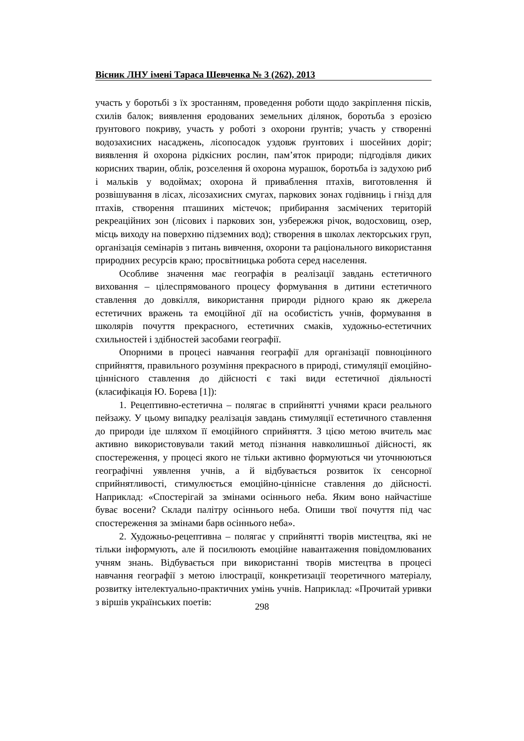Вісник ЛНУ імені Тараса Шевченка № 3 (262), 2013
участь у боротьбі з їх зростанням, проведення роботи щодо закріплення пісків, схилів балок; виявлення еродованих земельних ділянок, боротьба з ерозією ґрунтового покриву, участь у роботі з охорони ґрунтів; участь у створенні водозахисних насаджень, лісопосадок уздовж ґрунтових і шосейних доріг; виявлення й охорона рідкісних рослин, пам’яток природи; підгодівля диких корисних тварин, облік, розселення й охорона мурашок, боротьба із задухою риб і мальків у водоймах; охорона й приваблення птахів, виготовлення й розвішування в лісах, лісозахисних смугах, паркових зонах годівниць і гнізд для птахів, створення пташиних містечок; прибирання засмічених територій рекреаційних зон (лісових і паркових зон, узбережжя річок, водосховищ, озер, місць виходу на поверхню підземних вод); створення в школах лекторських груп, організація семінарів з питань вивчення, охорони та раціонального використання природних ресурсів краю; просвітницька робота серед населення.
Особливе значення має географія в реалізації завдань естетичного виховання – цілеспрямованого процесу формування в дитини естетичного ставлення до довкілля, використання природи рідного краю як джерела естетичних вражень та емоційної дії на особистість учнів, формування в школярів почуття прекрасного, естетичних смаків, художньо-естетичних схильностей і здібностей засобами географії.
Опорними в процесі навчання географії для організації повноцінного сприйняття, правильного розуміння прекрасного в природі, стимуляції емоційно-ціннісного ставлення до дійсності є такі види естетичної діяльності (класифікація Ю. Борева [1]):
1. Рецептивно-естетична – полягає в сприйнятті учнями краси реального пейзажу. У цьому випадку реалізація завдань стимуляції естетичного ставлення до природи іде шляхом її емоційного сприйняття. З цією метою вчитель має активно використовували такий метод пізнання навколишньої дійсності, як спостереження, у процесі якого не тільки активно формуються чи уточнюються географічні уявлення учнів, а й відбувається розвиток їх сенсорної сприйнятливості, стимулюється емоційно-ціннісне ставлення до дійсності. Наприклад: «Спостерігай за змінами осіннього неба. Яким воно найчастіше буває восени? Склади палітру осіннього неба. Опиши твої почуття під час спостереження за змінами барв осіннього неба».
2. Художньо-рецептивна – полягає у сприйнятті творів мистецтва, які не тільки інформують, але й посилюють емоційне навантаження повідомлюваних учням знань. Відбувається при використанні творів мистецтва в процесі навчання географії з метою ілюстрації, конкретизації теоретичного матеріалу, розвитку інтелектуально-практичних умінь учнів. Наприклад: «Прочитай уривки з віршів українських поетів:
298